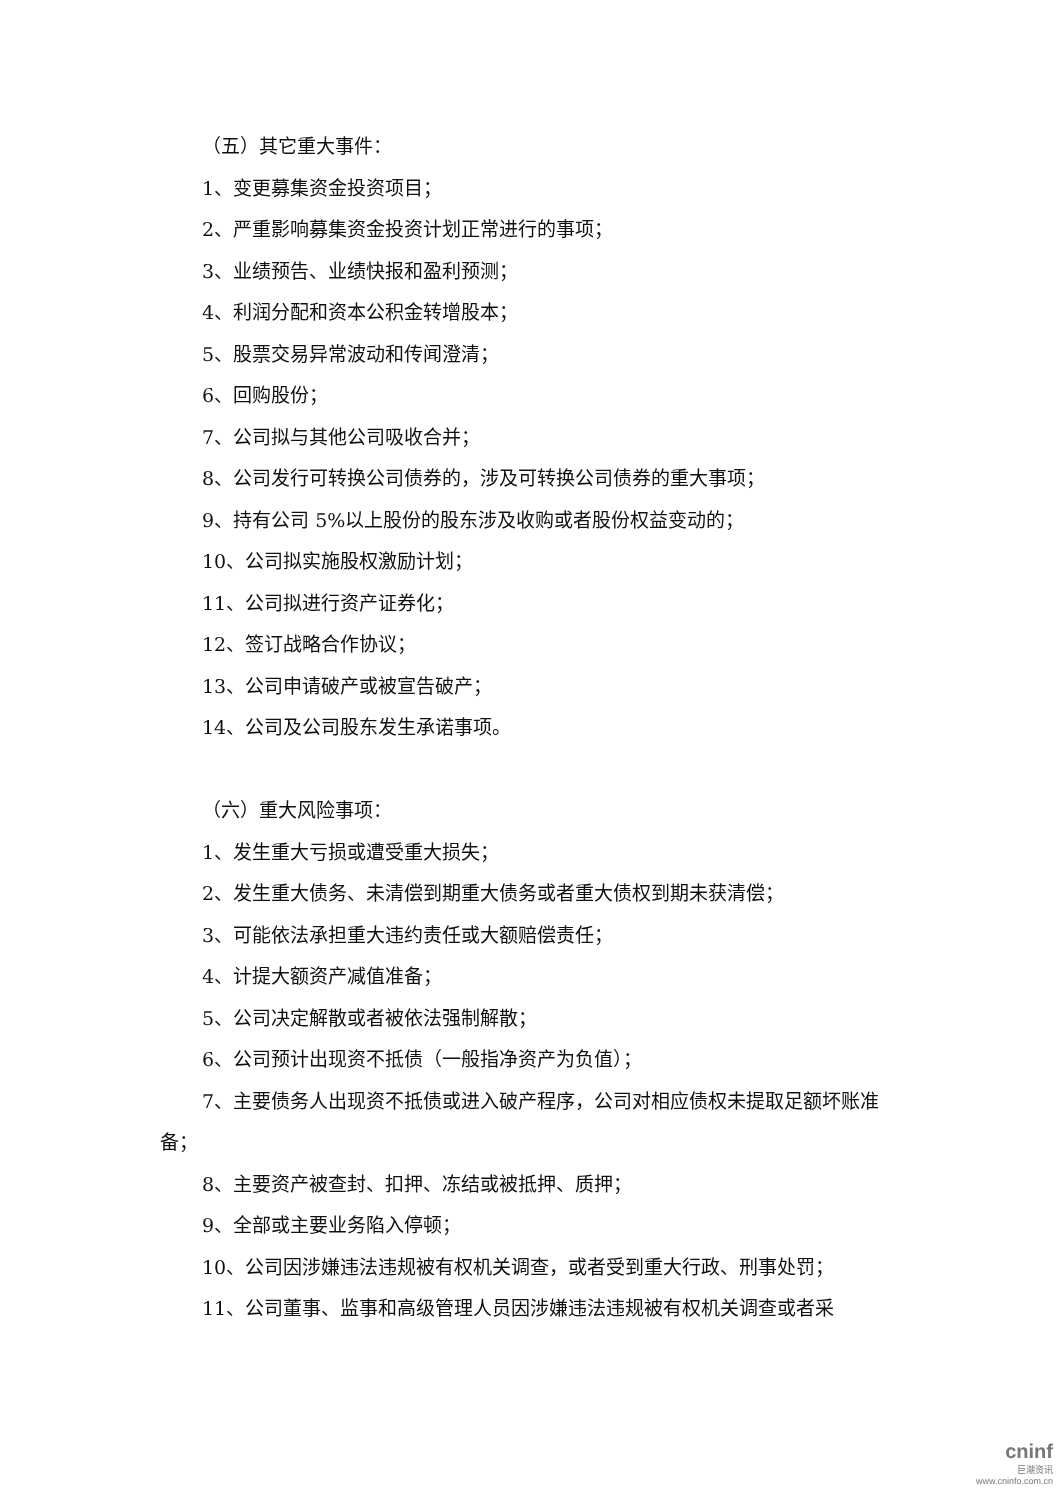（五）其它重大事件：
1、变更募集资金投资项目；
2、严重影响募集资金投资计划正常进行的事项；
3、业绩预告、业绩快报和盈利预测；
4、利润分配和资本公积金转增股本；
5、股票交易异常波动和传闻澄清；
6、回购股份；
7、公司拟与其他公司吸收合并；
8、公司发行可转换公司债券的，涉及可转换公司债券的重大事项；
9、持有公司 5%以上股份的股东涉及收购或者股份权益变动的；
10、公司拟实施股权激励计划；
11、公司拟进行资产证券化；
12、签订战略合作协议；
13、公司申请破产或被宣告破产；
14、公司及公司股东发生承诺事项。
（六）重大风险事项：
1、发生重大亏损或遭受重大损失；
2、发生重大债务、未清偿到期重大债务或者重大债权到期未获清偿；
3、可能依法承担重大违约责任或大额赔偿责任；
4、计提大额资产减值准备；
5、公司决定解散或者被依法强制解散；
6、公司预计出现资不抵债（一般指净资产为负值）；
7、主要债务人出现资不抵债或进入破产程序，公司对相应债权未提取足额坏账准备；
8、主要资产被查封、扣押、冻结或被抵押、质押；
9、全部或主要业务陷入停顿；
10、公司因涉嫌违法违规被有权机关调查，或者受到重大行政、刑事处罚；
11、公司董事、监事和高级管理人员因涉嫌违法违规被有权机关调查或者采
cninf
巨潮资讯
www.cninfo.com.cn